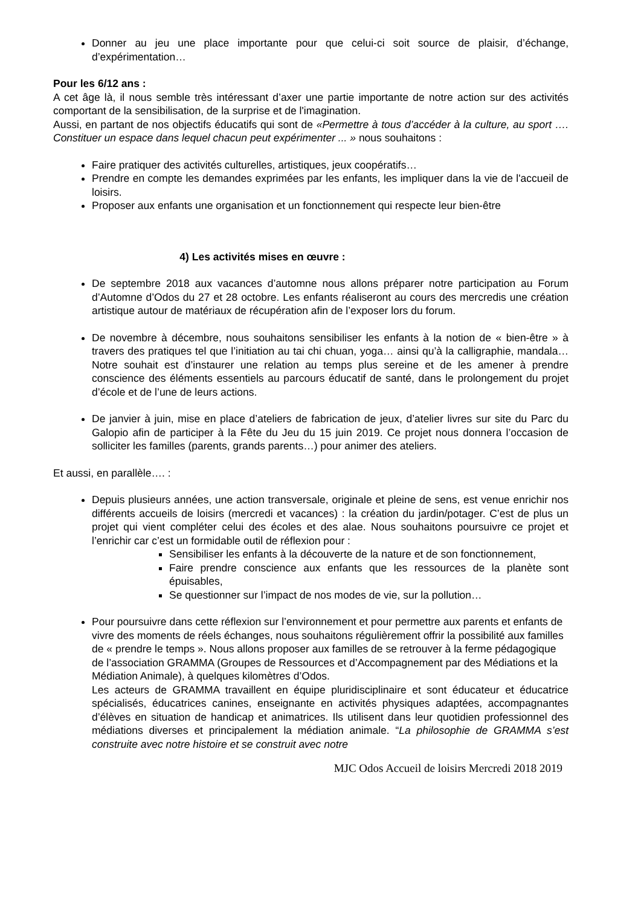Donner au jeu une place importante pour que celui-ci soit source de plaisir, d’échange, d’expérimentation…
Pour les 6/12 ans :
A cet âge là, il nous semble très intéressant d’axer une partie importante de notre action sur des activités comportant de la sensibilisation, de la surprise et de l'imagination.
Aussi, en partant de nos objectifs éducatifs qui sont de «Permettre à tous d’accéder à la culture, au sport …. Constituer un espace dans lequel chacun peut expérimenter ... » nous souhaitons :
Faire pratiquer des activités culturelles, artistiques, jeux coopératifs…
Prendre en compte les demandes exprimées par les enfants, les impliquer dans la vie de l'accueil de loisirs.
Proposer aux enfants une organisation et un fonctionnement qui respecte leur bien-être
4) Les activités mises en œuvre :
De septembre 2018 aux vacances d’automne nous allons préparer notre participation au Forum d’Automne d’Odos du 27 et 28 octobre. Les enfants réaliseront au cours des mercredis une création artistique autour de matériaux de récupération afin de l’exposer lors du forum.
De novembre à décembre, nous souhaitons sensibiliser les enfants à la notion de « bien-être » à travers des pratiques tel que l’initiation au tai chi chuan, yoga… ainsi qu’à la calligraphie, mandala…Notre souhait est d’instaurer une relation au temps plus sereine et de les amener à prendre conscience des éléments essentiels au parcours éducatif de santé, dans le prolongement du projet d’école et de l’une de leurs actions.
De janvier à juin, mise en place d’ateliers de fabrication de jeux, d’atelier livres sur site du Parc du Galopio afin de participer à la Fête du Jeu du 15 juin 2019. Ce projet nous donnera l’occasion de solliciter les familles (parents, grands parents…) pour animer des ateliers.
Et aussi, en parallèle…. :
Depuis plusieurs années, une action transversale, originale et pleine de sens, est venue enrichir nos différents accueils de loisirs (mercredi et vacances) : la création du jardin/potager. C’est de plus un projet qui vient compléter celui des écoles et des alae. Nous souhaitons poursuivre ce projet et l’enrichir car c’est un formidable outil de réflexion pour :
Sensibiliser les enfants à la découverte de la nature et de son fonctionnement,
Faire prendre conscience aux enfants que les ressources de la planète sont épuisables,
Se questionner sur l’impact de nos modes de vie, sur la pollution…
Pour poursuivre dans cette réflexion sur l’environnement et pour permettre aux parents et enfants de vivre des moments de réels échanges, nous souhaitons régulièrement offrir la possibilité aux familles de « prendre le temps ». Nous allons proposer aux familles de se retrouver à la ferme pédagogique de l’association GRAMMA (Groupes de Ressources et d’Accompagnement par des Médiations et la Médiation Animale), à quelques kilomètres d’Odos.
Les acteurs de GRAMMA travaillent en équipe pluridisciplinaire et sont éducateur et éducatrice spécialisés, éducatrices canines, enseignante en activités physiques adaptées, accompagnantes d’élèves en situation de handicap et animatrices. Ils utilisent dans leur quotidien professionnel des médiations diverses et principalement la médiation animale. “La philosophie de GRAMMA s’est construite avec notre histoire et se construit avec notre
MJC Odos Accueil de loisirs Mercredi 2018 2019